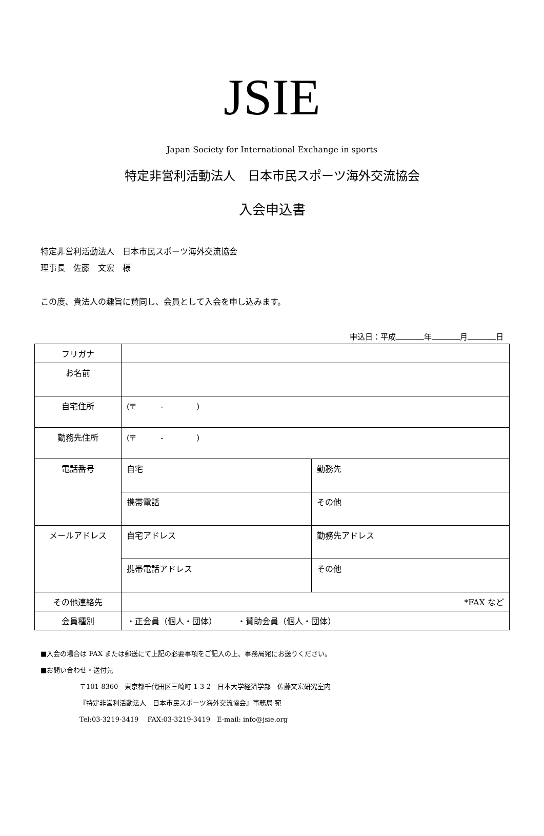JSIE
Japan Society for International Exchange in sports
特定非営利活動法人　日本市民スポーツ海外交流協会
入会申込書
特定非営利活動法人　日本市民スポーツ海外交流協会
理事長　佐藤　文宏　様
この度、貴法人の趣旨に賛同し、会員として入会を申し込みます。
申込日：平成 年 月 日
| フリガナ | | |
| お名前 | | |
| 自宅住所 | (〒 - ) | |
| 勤務先住所 | (〒 - ) | |
| 電話番号 | 自宅 | 勤務先 |
| | 携帯電話 | その他 |
| メールアドレス | 自宅アドレス | 勤務先アドレス |
| | 携帯電話アドレス | その他 |
| その他連絡先 | *FAX など | |
| 会員種別 | ・正会員（個人・団体） ・賛助会員（個人・団体） | |
■入会の場合は FAX または郵送にて上記の必要事項をご記入の上、事務局宛にお送りください。
■お問い合わせ・送付先
〒101-8360　東京都千代田区三崎町 1-3-2　日本大学経済学部　佐藤文宏研究室内
『特定非営利活動法人　日本市民スポーツ海外交流協会』事務局 宛
Tel:03-3219-3419　 FAX:03-3219-3419　E-mail: info@jsie.org